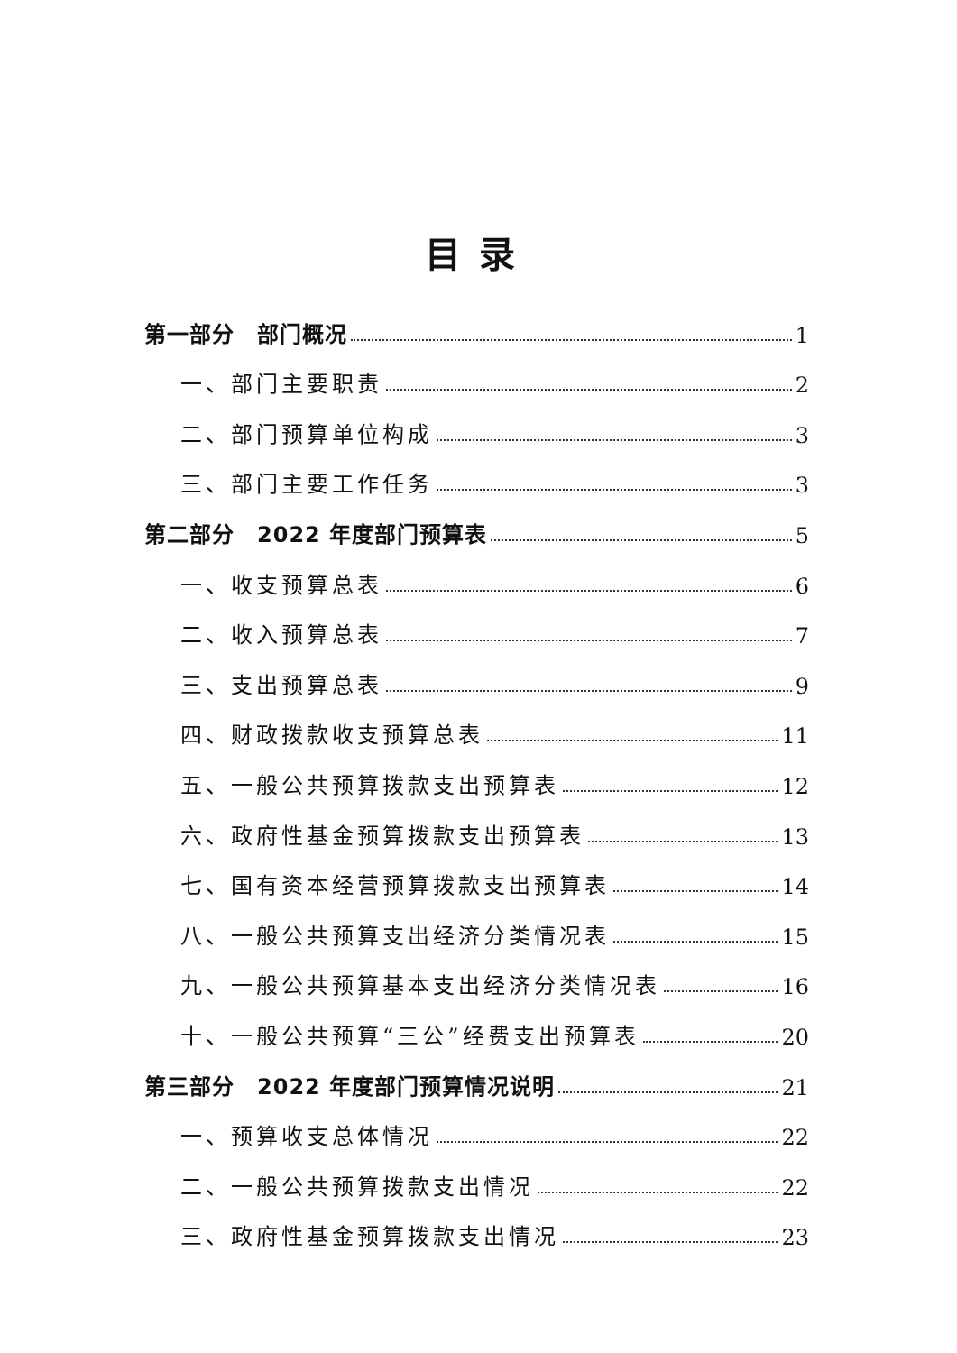目录
第一部分　部门概况 1
一、部门主要职责 2
二、部门预算单位构成 3
三、部门主要工作任务 3
第二部分　2022 年度部门预算表 5
一、收支预算总表 6
二、收入预算总表 7
三、支出预算总表 9
四、财政拨款收支预算总表 11
五、一般公共预算拨款支出预算表 12
六、政府性基金预算拨款支出预算表 13
七、国有资本经营预算拨款支出预算表 14
八、一般公共预算支出经济分类情况表 15
九、一般公共预算基本支出经济分类情况表 16
十、一般公共预算“三公”经费支出预算表 20
第三部分　2022 年度部门预算情况说明 21
一、预算收支总体情况 22
二、一般公共预算拨款支出情况 22
三、政府性基金预算拨款支出情况 23